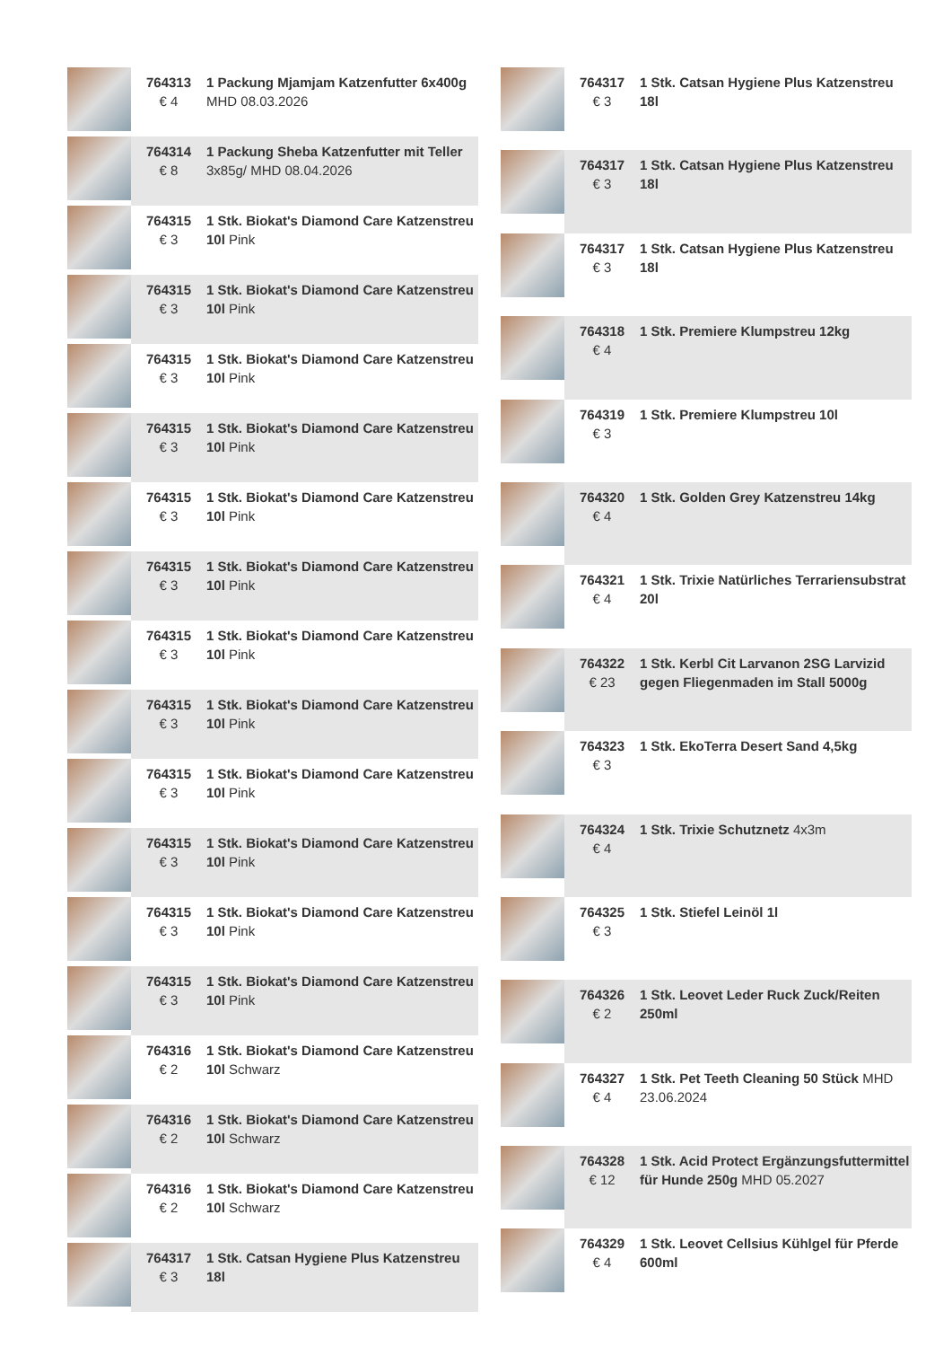| | 764313 € 4 | 1 Packung Mjamjam Katzenfutter 6x400g MHD 08.03.2026 |
| | 764314 € 8 | 1 Packung Sheba Katzenfutter mit Teller 3x85g/ MHD 08.04.2026 |
| | 764315 € 3 | 1 Stk. Biokat's Diamond Care Katzenstreu 10l Pink |
| | 764315 € 3 | 1 Stk. Biokat's Diamond Care Katzenstreu 10l Pink |
| | 764315 € 3 | 1 Stk. Biokat's Diamond Care Katzenstreu 10l Pink |
| | 764315 € 3 | 1 Stk. Biokat's Diamond Care Katzenstreu 10l Pink |
| | 764315 € 3 | 1 Stk. Biokat's Diamond Care Katzenstreu 10l Pink |
| | 764315 € 3 | 1 Stk. Biokat's Diamond Care Katzenstreu 10l Pink |
| | 764315 € 3 | 1 Stk. Biokat's Diamond Care Katzenstreu 10l Pink |
| | 764315 € 3 | 1 Stk. Biokat's Diamond Care Katzenstreu 10l Pink |
| | 764315 € 3 | 1 Stk. Biokat's Diamond Care Katzenstreu 10l Pink |
| | 764315 € 3 | 1 Stk. Biokat's Diamond Care Katzenstreu 10l Pink |
| | 764315 € 3 | 1 Stk. Biokat's Diamond Care Katzenstreu 10l Pink |
| | 764315 € 3 | 1 Stk. Biokat's Diamond Care Katzenstreu 10l Pink |
| | 764316 € 2 | 1 Stk. Biokat's Diamond Care Katzenstreu 10l Schwarz |
| | 764316 € 2 | 1 Stk. Biokat's Diamond Care Katzenstreu 10l Schwarz |
| | 764316 € 2 | 1 Stk. Biokat's Diamond Care Katzenstreu 10l Schwarz |
| | 764317 € 3 | 1 Stk. Catsan Hygiene Plus Katzenstreu 18l |
| | 764317 € 3 | 1 Stk. Catsan Hygiene Plus Katzenstreu 18l |
| | 764317 € 3 | 1 Stk. Catsan Hygiene Plus Katzenstreu 18l |
| | 764317 € 3 | 1 Stk. Catsan Hygiene Plus Katzenstreu 18l |
| | 764318 € 4 | 1 Stk. Premiere Klumpstreu 12kg |
| | 764319 € 3 | 1 Stk. Premiere Klumpstreu 10l |
| | 764320 € 4 | 1 Stk. Golden Grey Katzenstreu 14kg |
| | 764321 € 4 | 1 Stk. Trixie Natürliches Terrariensubstrat 20l |
| | 764322 € 23 | 1 Stk. Kerbl Cit Larvanon 2SG Larvizid gegen Fliegenmaden im Stall 5000g |
| | 764323 € 3 | 1 Stk. EkoTerra Desert Sand 4,5kg |
| | 764324 € 4 | 1 Stk. Trixie Schutznetz 4x3m |
| | 764325 € 3 | 1 Stk. Stiefel Leinöl 1l |
| | 764326 € 2 | 1 Stk. Leovet Leder Ruck Zuck/Reiten 250ml |
| | 764327 € 4 | 1 Stk. Pet Teeth Cleaning 50 Stück MHD 23.06.2024 |
| | 764328 € 12 | 1 Stk. Acid Protect Ergänzungsfuttermittel für Hunde 250g MHD 05.2027 |
| | 764329 € 4 | 1 Stk. Leovet Cellsius Kühlgel für Pferde 600ml |